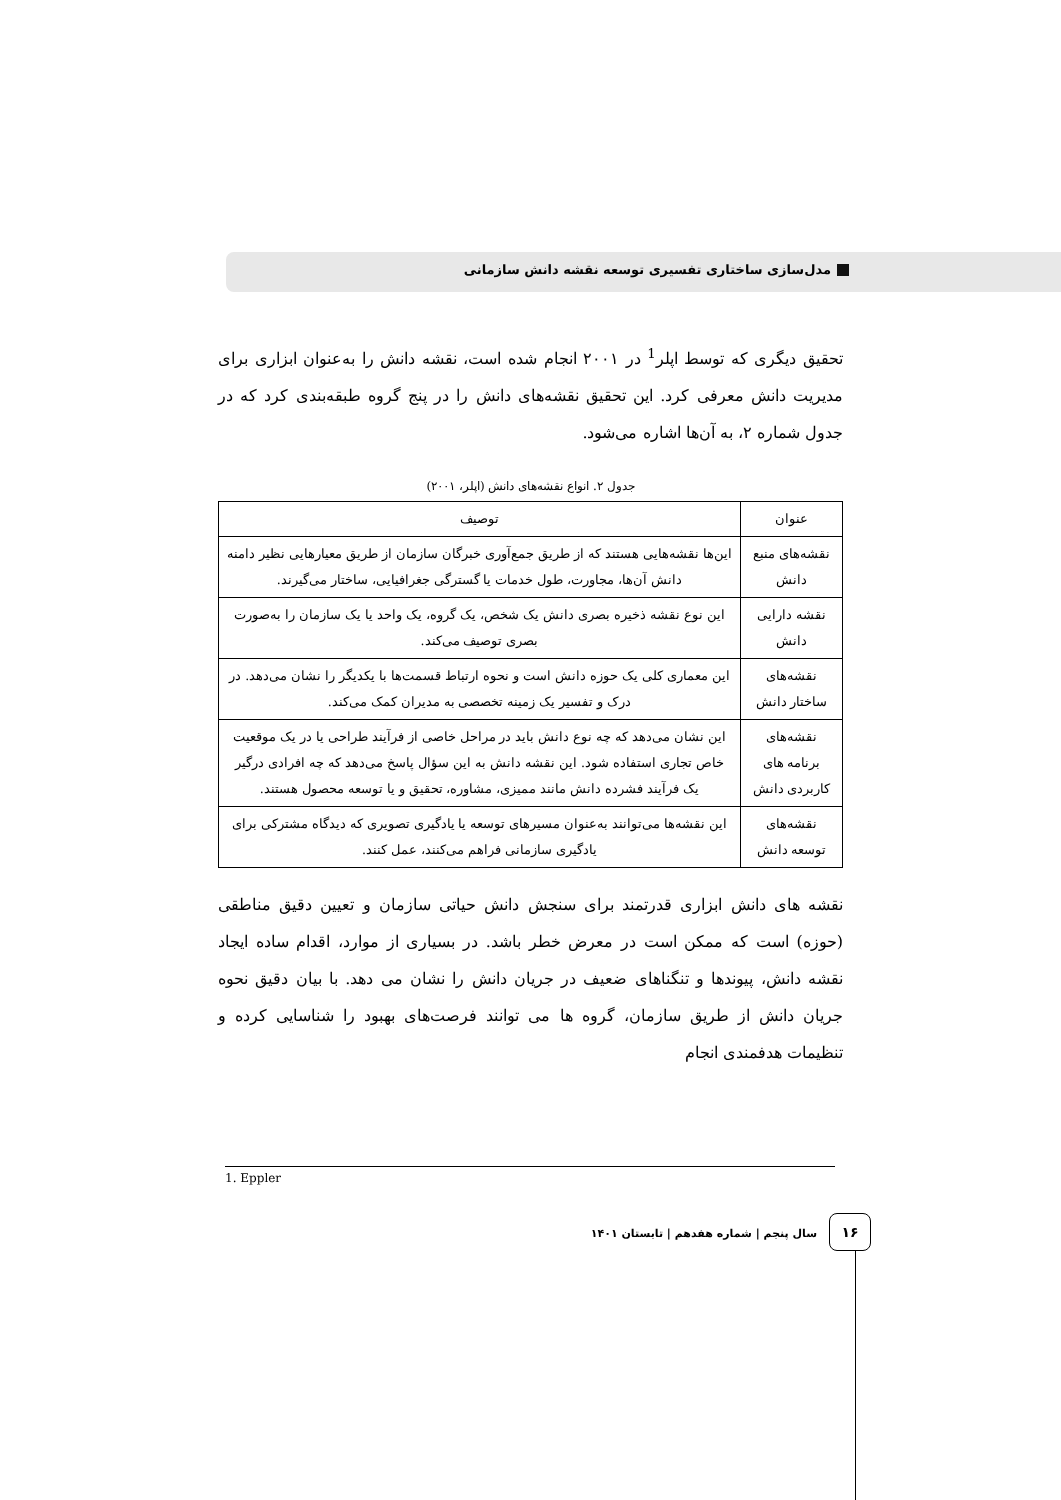مدل‌سازی ساختاری تفسیری توسعه نقشه دانش سازمانی
تحقیق دیگری که توسط اپلر<sup>1</sup> در ۲۰۰۱ انجام شده است، نقشه دانش را به‌عنوان ابزاری برای مدیریت دانش معرفی کرد. این تحقیق نقشه‌های دانش را در پنج گروه طبقه‌بندی کرد که در جدول شماره ۲، به آن‌ها اشاره می‌شود.
جدول ۲. انواع نقشه‌های دانش (اپلر، ۲۰۰۱)
| عنوان | توصیف |
| --- | --- |
| نقشه‌های منبع دانش | این‌ها نقشه‌هایی هستند که از طریق جمع‌آوری خبرگان سازمان از طریق معیارهایی نظیر دامنه دانش آن‌ها، مجاورت، طول خدمات یا گسترگی جغرافیایی، ساختار می‌گیرند. |
| نقشه دارایی دانش | این نوع نقشه ذخیره بصری دانش یک شخص، یک گروه، یک واحد یا یک سازمان را به‌صورت بصری توصیف می‌کند. |
| نقشه‌های ساختار دانش | این معماری کلی یک حوزه دانش است و نحوه ارتباط قسمت‌ها با یکدیگر را نشان می‌دهد. در درک و تفسیر یک زمینه تخصصی به مدیران کمک می‌کند. |
| نقشه‌های برنامه های کاربردی دانش | این نشان می‌دهد که چه نوع دانش باید در مراحل خاصی از فرآیند طراحی یا در یک موقعیت خاص تجاری استفاده شود. این نقشه دانش به این سؤال پاسخ می‌دهد که چه افرادی درگیر یک فرآیند فشرده دانش مانند ممیزی، مشاوره، تحقیق و یا توسعه محصول هستند. |
| نقشه‌های توسعه دانش | این نقشه‌ها می‌توانند به‌عنوان مسیرهای توسعه یا یادگیری تصویری که دیدگاه مشترکی برای یادگیری سازمانی فراهم می‌کنند، عمل کنند. |
نقشه های دانش ابزاری قدرتمند برای سنجش دانش حیاتی سازمان و تعیین دقیق مناطقی (حوزه) است که ممکن است در معرض خطر باشد. در بسیاری از موارد، اقدام ساده ایجاد نقشه دانش، پیوندها و تنگناهای ضعیف در جریان دانش را نشان می دهد. با بیان دقیق نحوه جریان دانش از طریق سازمان، گروه ها می توانند فرصت‌های بهبود را شناسایی کرده و تنظیمات هدفمندی انجام
1. Eppler
۱۶ سال پنجم | شماره هفدهم | تابستان ۱۴۰۱